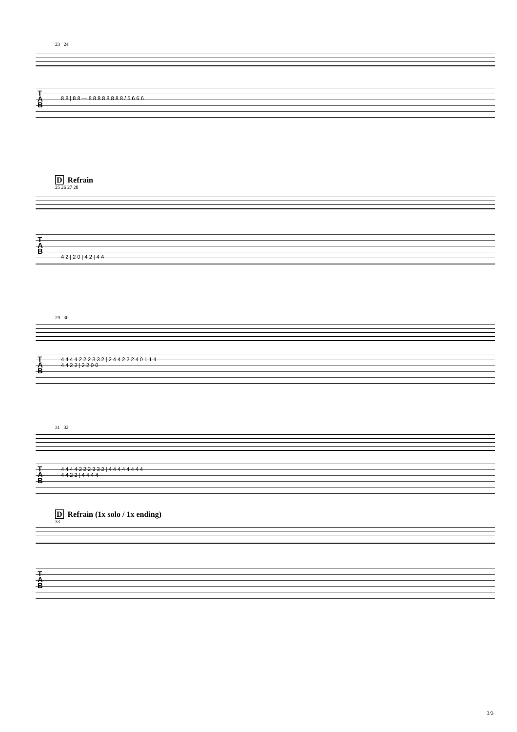23 24
T
A
B
8 8 | 8 8 — 8 8 8 8 8 8 8 8 / 6 6 6 6
D Refrain
25 26 27 28
T
A
B
4 2 | 2 0 | 4 2 | 4 4
29 30
T
A
B
4 4 4 4 2 2 2 3 3 2 | 2 4 4 2 2 2 4 0 1 1 4 4 4 2 2 | 2 2 0 0
31 32
T
A
B
4 4 4 4 2 2 2 3 3 2 | 4 4 4 4 4 4 4 4 4 4 2 2 | 4 4 4 4
D Refrain (1x solo / 1x ending)
33
T
A
B
3/3